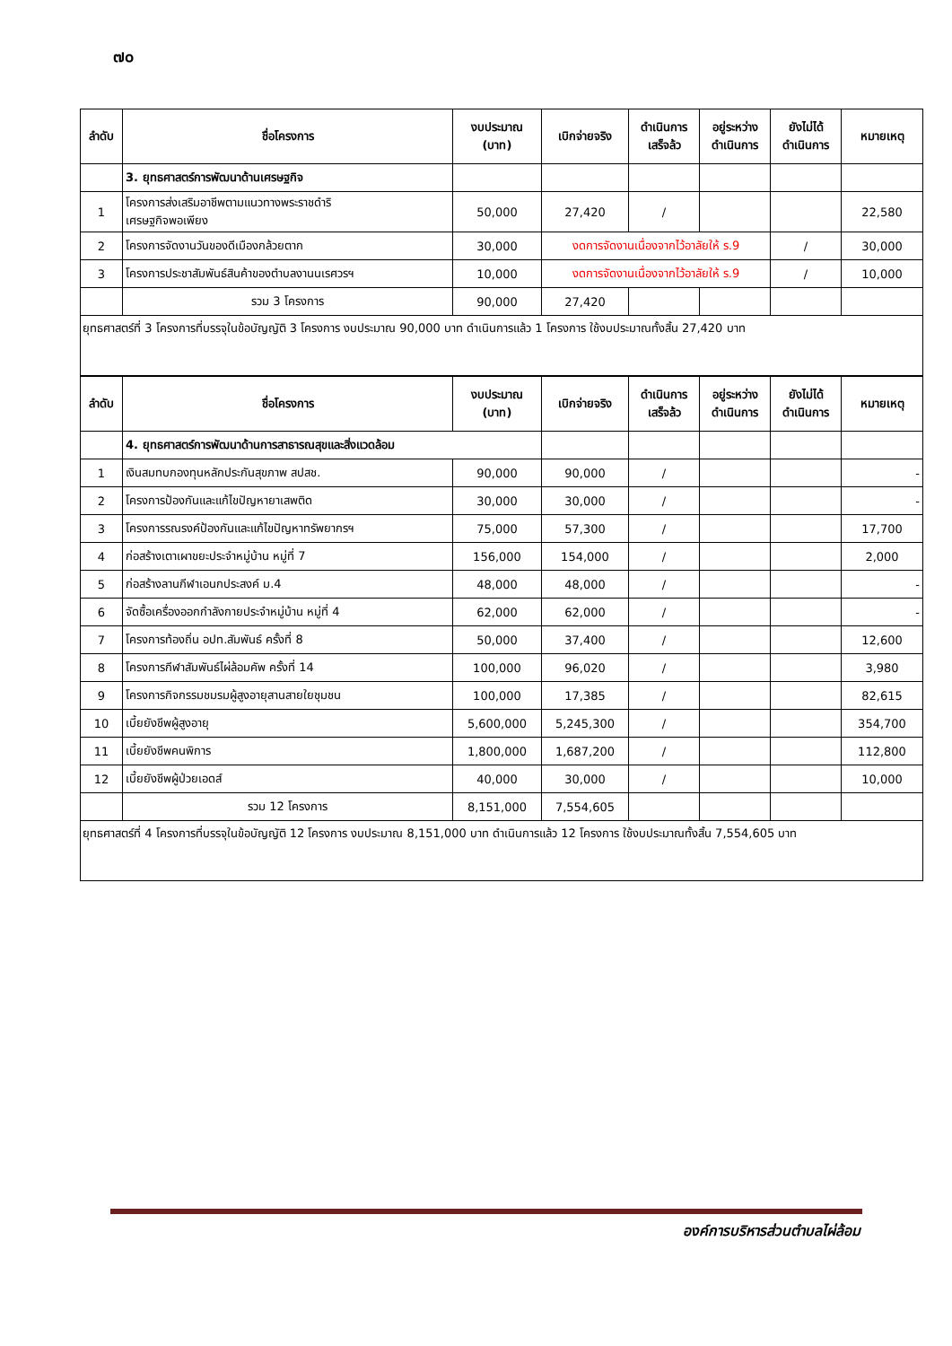๗๐
| ลำดับ | ชื่อโครงการ | งบประมาณ (บาท) | เบิกจ่ายจริง | ดำเนินการ เสร็จล้ว | อยู่ระหว่าง ดำเนินการ | ยังไม่ได้ ดำเนินการ | หมายเหตุ |
| --- | --- | --- | --- | --- | --- | --- | --- |
| | 3. ยุทธศาสตร์การพัฒนาด้านเศรษฐกิจ | | | | | | |
| 1 | โครงการส่งเสริมอาชีพตามแนวทางพระราชดำริ เศรษฐกิจพอเพียง | 50,000 | 27,420 | / | | | 22,580 |
| 2 | โครงการจัดงานวันของดีเมืองกล้วยตาก | 30,000 | งดการจัดงานเนื่องจากไว้อาลัยให้ ร.9 | | | / | 30,000 |
| 3 | โครงการประชาสัมพันธ์สินค้าของตำบลงานนเรศวรฯ | 10,000 | งดการจัดงานเนื่องจากไว้อาลัยให้ ร.9 | | | / | 10,000 |
| | รวม 3 โครงการ | 90,000 | 27,420 | | | | |
ยุทธศาสตร์ที่ 3 โครงการที่บรรจุในข้อบัญญัติ 3 โครงการ งบประมาณ 90,000 บาท ดำเนินการแล้ว 1 โครงการ ใช้งบประมาณทั้งสิ้น 27,420 บาท
| ลำดับ | ชื่อโครงการ | งบประมาณ (บาท) | เบิกจ่ายจริง | ดำเนินการ เสร็จล้ว | อยู่ระหว่าง ดำเนินการ | ยังไม่ได้ ดำเนินการ | หมายเหตุ |
| --- | --- | --- | --- | --- | --- | --- | --- |
| | 4. ยุทธศาสตร์การพัฒนาด้านการสาธารณสุขและสิ่งแวดล้อม | | | | | | |
| 1 | เงินสมทบกองทุนหลักประกันสุขภาพ สปสช. | 90,000 | 90,000 | / | | | - |
| 2 | โครงการป้องกันและแก้ไขปัญหายาเสพติด | 30,000 | 30,000 | / | | | - |
| 3 | โครงการรณรงค์ป้องกันและแก้ไขปัญหาทรัพยากรฯ | 75,000 | 57,300 | / | | | 17,700 |
| 4 | ก่อสร้างเตาเผาขยะประจำหมู่บ้าน หมู่ที่ 7 | 156,000 | 154,000 | / | | | 2,000 |
| 5 | ก่อสร้างลานกีฬาเอนกประสงค์ ม.4 | 48,000 | 48,000 | / | | | - |
| 6 | จัดซื้อเครื่องออกกำลังกายประจำหมู่บ้าน หมู่ที่ 4 | 62,000 | 62,000 | / | | | - |
| 7 | โครงการท้องถิ่น อปท.สัมพันธ์ ครั้งที่ 8 | 50,000 | 37,400 | / | | | 12,600 |
| 8 | โครงการกีฬาสัมพันธ์ไผ่ล้อมคัพ ครั้งที่ 14 | 100,000 | 96,020 | / | | | 3,980 |
| 9 | โครงการกิจกรรมชมรมผู้สูงอายุสานสายใยชุมชน | 100,000 | 17,385 | / | | | 82,615 |
| 10 | เบี้ยยังชีพผู้สูงอายุ | 5,600,000 | 5,245,300 | / | | | 354,700 |
| 11 | เบี้ยยังชีพคนพิการ | 1,800,000 | 1,687,200 | / | | | 112,800 |
| 12 | เบี้ยยังชีพผู้ป่วยเอดส์ | 40,000 | 30,000 | / | | | 10,000 |
| | รวม 12 โครงการ | 8,151,000 | 7,554,605 | | | | |
ยุทธศาสตร์ที่ 4 โครงการที่บรรจุในข้อบัญญัติ 12 โครงการ งบประมาณ 8,151,000 บาท ดำเนินการแล้ว 12 โครงการ ใช้งบประมาณทั้งสิ้น 7,554,605 บาท
องค์การบริหารส่วนตำบลไผ่ล้อม